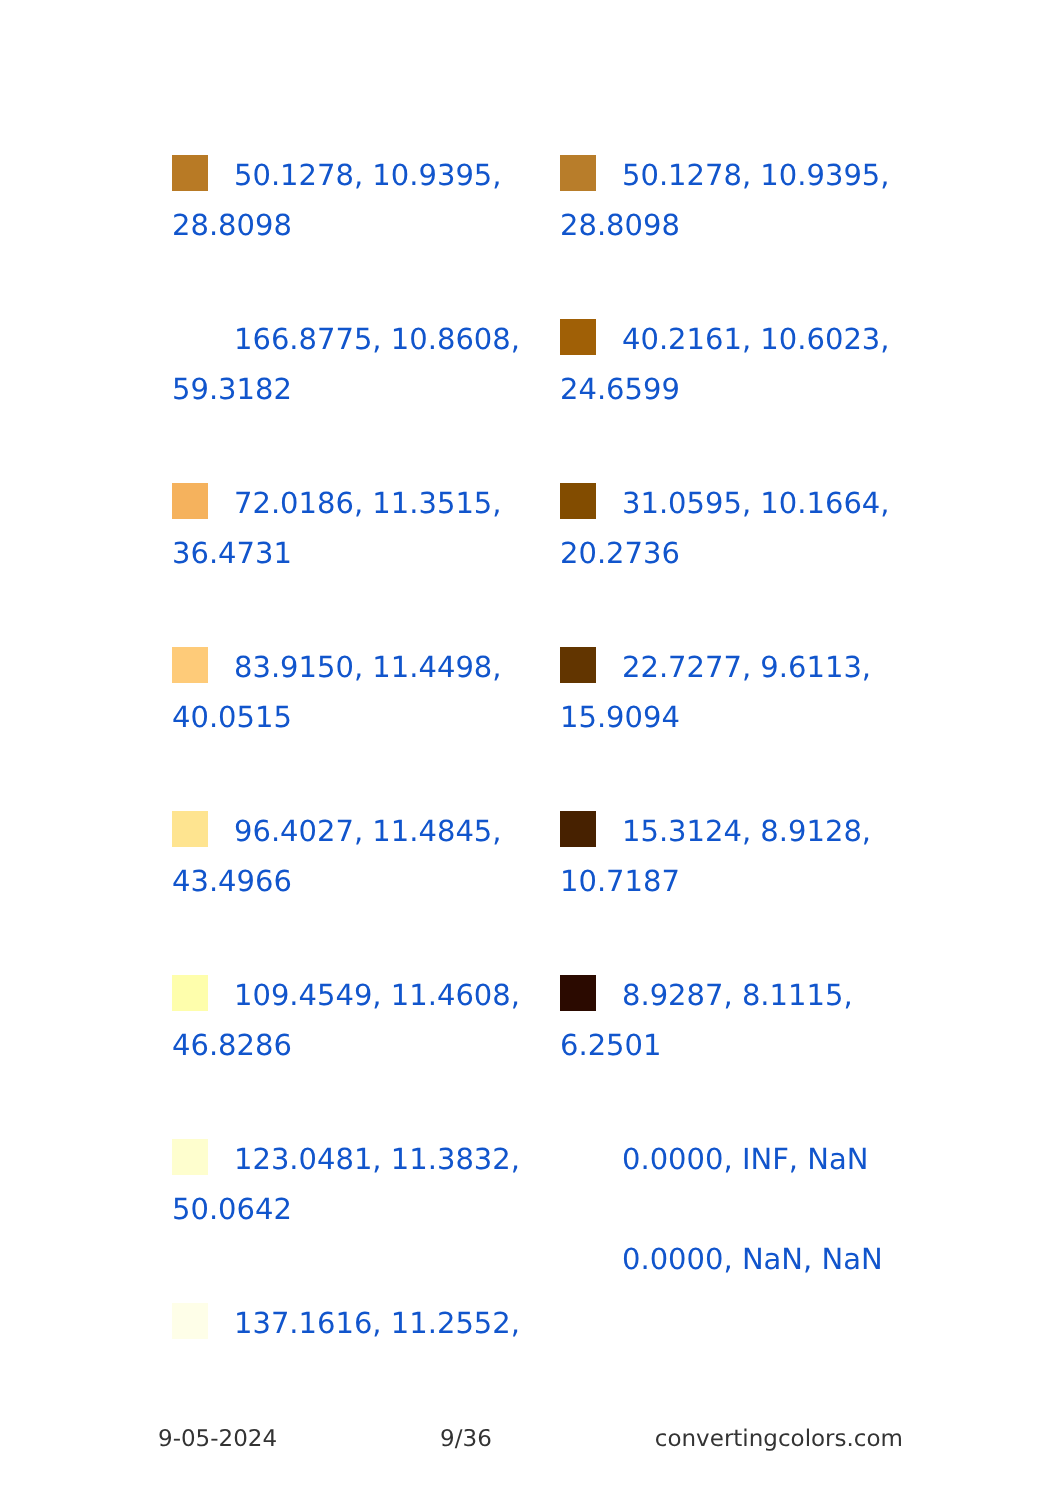50.1278, 10.9395, 28.8098
50.1278, 10.9395, 28.8098
166.8775, 10.8608, 59.3182
40.2161, 10.6023, 24.6599
72.0186, 11.3515, 36.4731
31.0595, 10.1664, 20.2736
83.9150, 11.4498, 40.0515
22.7277, 9.6113, 15.9094
96.4027, 11.4845, 43.4966
15.3124, 8.9128, 10.7187
109.4549, 11.4608, 46.8286
8.9287, 8.1115, 6.2501
123.0481, 11.3832, 50.0642
0.0000, INF, NaN
0.0000, NaN, NaN
137.1616, 11.2552,
9-05-2024 9/36 convertingcolors.com